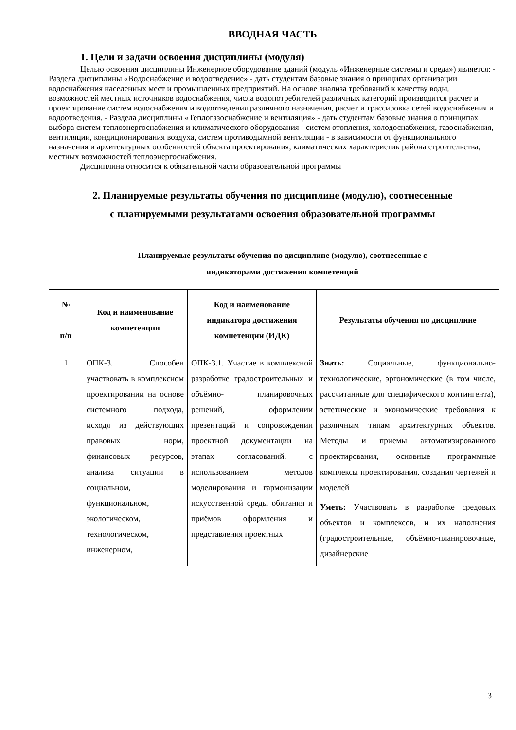ВВОДНАЯ ЧАСТЬ
1. Цели и задачи освоения дисциплины (модуля)
Целью освоения дисциплины Инженерное оборудование зданий (модуль «Инженерные системы и среда») является: - Раздела дисциплины «Водоснабжение и водоотведение» - дать студентам базовые знания о принципах организации водоснабжения населенных мест и промышленных предприятий. На основе анализа требований к качеству воды, возможностей местных источников водоснабжения, числа водопотребителей различных категорий производится расчет и проектирование систем водоснабжения и водоотведения различного назначения, расчет и трассировка сетей водоснабжения и водоотведения. - Раздела дисциплины «Теплогазоснабжение и вентиляция» - дать студентам базовые знания о принципах выбора систем теплоэнергоснабжения и климатического оборудования - систем отопления, холодоснабжения, газоснабжения, вентиляции, кондиционирования воздуха, систем противодымной вентиляции - в зависимости от функционального назначения и архитектурных особенностей объекта проектирования, климатических характеристик района строительства, местных возможностей теплоэнергоснабжения.
Дисциплина относится к обязательной части образовательной программы
2. Планируемые результаты обучения по дисциплине (модулю), соотнесенные
с планируемыми результатами освоения образовательной программы
Планируемые результаты обучения по дисциплине (модулю), соотнесенные с
индикаторами достижения компетенций
| № п/п | Код и наименование компетенции | Код и наименование индикатора достижения компетенции (ИДК) | Результаты обучения по дисциплине |
| --- | --- | --- | --- |
| 1 | ОПК-3. Способен участвовать в комплексном проектировании на основе системного подхода, исходя из действующих правовых норм, финансовых ресурсов, анализа ситуации в социальном, функциональном, экологическом, технологическом, инженерном, | ОПК-3.1. Участие в комплексной разработке градостроительных и объёмно- планировочных решений, оформлении презентаций и сопровождении проектной документации на этапах согласований, с использованием методов моделирования и гармонизации искусственной среды обитания и приёмов оформления и представления проектных | Знать: Социальные, функционально-технологические, эргономические (в том числе, рассчитанные для специфического контингента), эстетические и экономические требования к различным типам архитектурных объектов. Методы и приемы автоматизированного проектирования, основные программные комплексы проектирования, создания чертежей и моделей Уметь: Участвовать в разработке средовых объектов и комплексов, и их наполнения (градостроительные, объёмно-планировочные, дизайнерские |
3